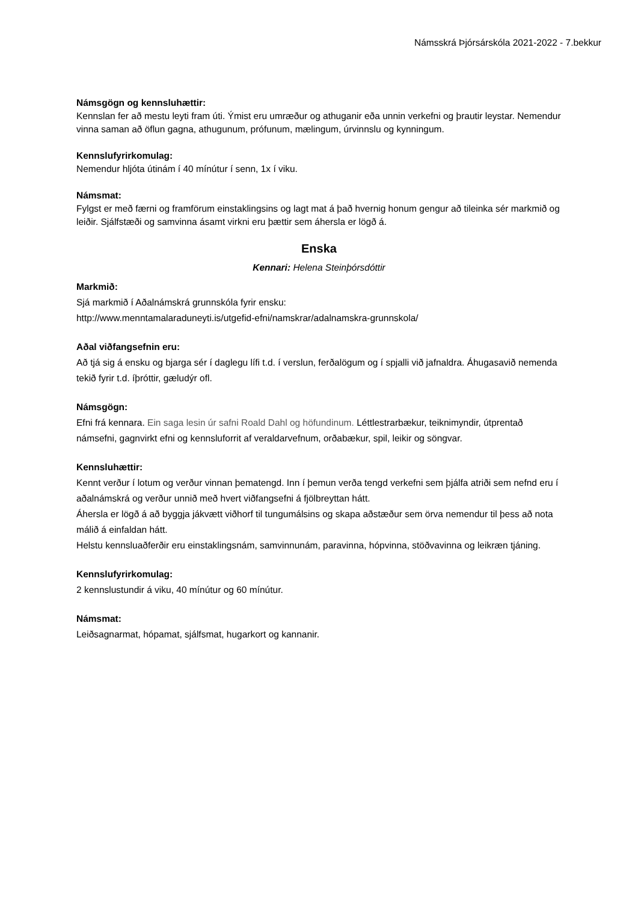Námsskrá Þjórsárskóla 2021-2022 - 7.bekkur
Námsgögn og kennsluhættir:
Kennslan fer að mestu leyti fram úti. Ýmist eru umræður og athuganir eða unnin verkefni og þrautir leystar. Nemendur vinna saman að öflun gagna, athugunum, prófunum, mælingum, úrvinnslu og kynningum.
Kennslufyrirkomulag:
Nemendur hljóta útinám í 40 mínútur í senn, 1x í viku.
Námsmat:
Fylgst er með færni og framförum einstaklingsins og lagt mat á það hvernig honum gengur að tileinka sér markmið og leiðir. Sjálfstæði og samvinna ásamt virkni eru þættir sem áhersla er lögð á.
Enska
Kennari: Helena Steinþórsdóttir
Markmið:
Sjá markmið í Aðalnámskrá grunnskóla fyrir ensku:
http://www.menntamalaraduneyti.is/utgefid-efni/namskrar/adalnamskra-grunnskola/
Aðal viðfangsefnin eru:
Að tjá sig á ensku og bjarga sér í daglegu lífi t.d. í verslun, ferðalögum og í spjalli við jafnaldra. Áhugasavið nemenda tekið fyrir t.d. íþróttir, gæludýr ofl.
Námsgögn:
Efni frá kennara. Ein saga lesin úr safni Roald Dahl og höfundinum. Léttlestrarbækur, teiknimyndir, útprentað námsefni, gagnvirkt efni og kennsluforrit af veraldarvefnum, orðabækur, spil, leikir og söngvar.
Kennsluhættir:
Kennt verður í lotum og verður vinnan þematengd. Inn í þemun verða tengd verkefni sem þjálfa atriði sem nefnd eru í aðalnámskrá og verður unnið með hvert viðfangsefni á fjölbreyttan hátt.
Áhersla er lögð á að byggja jákvætt viðhorf til tungumálsins og skapa aðstæður sem örva nemendur til þess að nota málið á einfaldan hátt.
Helstu kennsluaðferðir eru einstaklingsnám, samvinnunám, paravinna, hópvinna, stöðvavinna og leikræn tjáning.
Kennslufyrirkomulag:
2 kennslustundir á viku, 40 mínútur og 60 mínútur.
Námsmat:
Leiðsagnarmat, hópamat, sjálfsmat, hugarkort og kannanir.